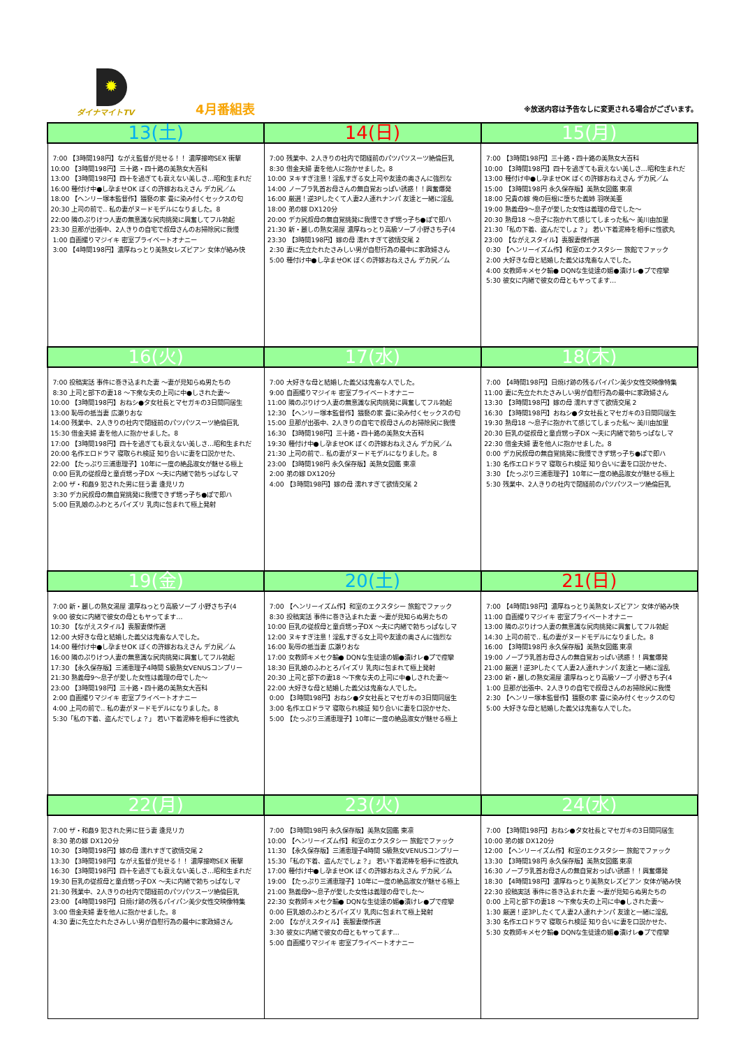✹
ダイナマイトTV
4月番組表
※放送内容は予告なしに変更される場合がございます。
| 13(土) | 14(日) | 15(月) |
| --- | --- | --- |
| 7:00 【3時間198円】ながえ監督が見せる！！ 濃厚接吻SEX 衝撃 10:00 【3時間198円】三十路・四十路の美熟女大百科 13:00 【3時間198円】四十を過ぎても衰えない美しさ…昭和生まれだ 16:00 種付け中●し孕ませOK ぼくの許嫁おねえさん デカ尻／ム 18:00 【ヘンリー塚本監督作】猥褻の家 畳に染み付くセックスの匂 20:30 上司の前で‥ 私の妻がヌードモデルになりました。8 22:00 隣のぷりけつ人妻の無意識な尻肉挑発に興奮してフル勃起 23:30 旦那が出張中、2人きりの自宅で叔母さんのお掃除尻に我慢 1:00 自画撮りマジイキ 密室プライベートオナニー 3:00 【4時間198円】濃厚ねっとり美熟女レズビアン 女体が絡み快 | 7:00 残業中、2人きりの社内で閉経前のパツパツスーツ絶倫巨乳 8:30 借金夫婦 妻を他人に抱かせました。8 10:00 ヌキすぎ注意！淫乱すぎる女上司や友達の奥さんに強烈な 14:00 ノーブラ乳首お母さんの無自覚おっぱい誘惑！！興奮爆発 16:00 厳選！逆3Pしたくて人妻2人連れナンパ 友達と一緒に淫乱 18:00 弟の嫁 DX120分 20:00 デカ尻叔母の無自覚挑発に我慢できず甥っ子ち●ぽで即ハ 21:30 新・麗しの熟女湯屋 濃厚ねっとり高級ソープ 小野さち子(4 23:30 【3時間198円】嫁の母 濡れすぎて欲情交尾 2 2:30 妻に先立たれたさみしい男が自慰行為の最中に家政婦さん 5:00 種付け中●し孕ませOK ぼくの許嫁おねえさん デカ尻／ム | 7:00 【3時間198円】三十路・四十路の美熟女大百科 10:00 【3時間198円】四十を過ぎても衰えない美しさ…昭和生まれだ 13:00 種付け中●し孕ませOK ぼくの許嫁おねえさん デカ尻／ム 15:00 【3時間198円 永久保存版】美熟女図鑑 東凛 18:00 兄貴の嫁 俺の巨根に堕ちた義姉 羽咲美亜 19:00 熟義母9～息子が愛した女性は義理の母でした～ 20:30 熟母18 ～息子に抱かれて感じてしまった私～ 美川由加里 21:30「私の下着、盗んだでしょ？」 若い下着泥棒を相手に性欲丸 23:00 【ながえスタイル】喪服妻傑作選 0:30 【ヘンリーイズム作】和室のエクスタシー 旅館でファック 2:00 大好きな母と結婚した義父は鬼畜な人でした。 4:00 女教師キメセク輪● DQNな生徒達の媚●漬けレ●プで痙攣 5:30 彼女に内緒で彼女の母ともヤってます… |
| 16(火) | 17(水) | 18(木) |
| 7:00 投稿実話 事件に巻き込まれた妻 ～妻が見知らぬ男たちの 8:30 上司と部下の妻18 ～下衆な夫の上司に中●しされた妻～ 10:00 【3時間198円】おねシ●タ女社長とマセガキの3日間同居生 13:00 恥辱の抵当妻 広瀬りおな 14:00 残業中、2人きりの社内で閉経前のパツパツスーツ絶倫巨乳 15:30 借金夫婦 妻を他人に抱かせました。8 17:00 【3時間198円】四十を過ぎても衰えない美しさ…昭和生まれだ 20:00 名作エロドラマ 寝取られ検証 知り合いに妻を口説かせた、 22:00 【たっぷり三浦恵理子】10年に一度の絶品淑女が魅せる極上 0:00 巨乳の従叔母と童貞甥っ子DX ～夫に内緒で勃ちっぱなしマ 2:00 ザ・和姦9 犯された男に狂う妻 逢見リカ 3:30 デカ尻叔母の無自覚挑発に我慢できず甥っ子ち●ぽで即ハ 5:00 巨乳娘のふわとろパイズリ 乳肉に包まれて極上発射 | 7:00 大好きな母と結婚した義父は鬼畜な人でした。 9:00 自画撮りマジイキ 密室プライベートオナニー 11:00 隣のぷりけつ人妻の無意識な尻肉挑発に興奮してフル勃起 12:30 【ヘンリー塚本監督作】猥褻の家 畳に染み付くセックスの匂 15:00 旦那が出張中、2人きりの自宅で叔母さんのお掃除尻に我慢 16:30 【3時間198円】三十路・四十路の美熟女大百科 19:30 種付け中●し孕ませOK ぼくの許嫁おねえさん デカ尻／ム 21:30 上司の前で‥ 私の妻がヌードモデルになりました。8 23:00 【3時間198円 永久保存版】美熟女図鑑 東凛 2:00 弟の嫁 DX120分 4:00 【3時間198円】嫁の母 濡れすぎて欲情交尾 2 | 7:00 【4時間198円】日焼け跡の残るパイパン美少女性交映像特集 11:00 妻に先立たれたさみしい男が自慰行為の最中に家政婦さん 13:30 【3時間198円】嫁の母 濡れすぎて欲情交尾 2 16:30 【3時間198円】おねシ●タ女社長とマセガキの3日間同居生 19:30 熟母18 ～息子に抱かれて感じてしまった私～ 美川由加里 20:30 巨乳の従叔母と童貞甥っ子DX ～夫に内緒で勃ちっぱなしマ 22:30 借金夫婦 妻を他人に抱かせました。8 0:00 デカ尻叔母の無自覚挑発に我慢できず甥っ子ち●ぽで即ハ 1:30 名作エロドラマ 寝取られ検証 知り合いに妻を口説かせた、 3:30 【たっぷり三浦恵理子】10年に一度の絶品淑女が魅せる極上 5:30 残業中、2人きりの社内で閉経前のパツパツスーツ絶倫巨乳 |
| 19(金) | 20(土) | 21(日) |
| 7:00 新・麗しの熟女湯屋 濃厚ねっとり高級ソープ 小野さち子(4 9:00 彼女に内緒で彼女の母ともヤってます… 10:30 【ながえスタイル】喪服妻傑作選 12:00 大好きな母と結婚した義父は鬼畜な人でした。 14:00 種付け中●し孕ませOK ぼくの許嫁おねえさん デカ尻／ム 16:00 隣のぷりけつ人妻の無意識な尻肉挑発に興奮してフル勃起 17:30 【永久保存版】三浦恵理子4時間 S級熟女VENUSコンプリー 21:30 熟義母9～息子が愛した女性は義理の母でした～ 23:00 【3時間198円】三十路・四十路の美熟女大百科 2:00 自画撮りマジイキ 密室プライベートオナニー 4:00 上司の前で‥ 私の妻がヌードモデルになりました。8 5:30「私の下着、盗んだでしょ？」 若い下着泥棒を相手に性欲丸 | 7:00 【ヘンリーイズム作】和室のエクスタシー 旅館でファック 8:30 投稿実話 事件に巻き込まれた妻 ～妻が見知らぬ男たちの 10:00 巨乳の従叔母と童貞甥っ子DX ～夫に内緒で勃ちっぱなしマ 12:00 ヌキすぎ注意！淫乱すぎる女上司や友達の奥さんに強烈な 16:00 恥辱の抵当妻 広瀬りおな 17:00 女教師キメセク輪● DQNな生徒達の媚●漬けレ●プで痙攣 18:30 巨乳娘のふわとろパイズリ 乳肉に包まれて極上発射 20:30 上司と部下の妻18 ～下衆な夫の上司に中●しされた妻～ 22:00 大好きな母と結婚した義父は鬼畜な人でした。 0:00 【3時間198円】おねシ●タ女社長とマセガキの3日間同居生 3:00 名作エロドラマ 寝取られ検証 知り合いに妻を口説かせた、 5:00 【たっぷり三浦恵理子】10年に一度の絶品淑女が魅せる極上 | 7:00 【4時間198円】濃厚ねっとり美熟女レズビアン 女体が絡み快 11:00 自画撮りマジイキ 密室プライベートオナニー 13:00 隣のぷりけつ人妻の無意識な尻肉挑発に興奮してフル勃起 14:30 上司の前で‥ 私の妻がヌードモデルになりました。8 16:00 【3時間198円 永久保存版】美熟女図鑑 東凛 19:00 ノーブラ乳首お母さんの無自覚おっぱい誘惑！！興奮爆発 21:00 厳選！逆3Pしたくて人妻2人連れナンパ 友達と一緒に淫乱 23:00 新・麗しの熟女湯屋 濃厚ねっとり高級ソープ 小野さち子(4 1:00 旦那が出張中、2人きりの自宅で叔母さんのお掃除尻に我慢 2:30 【ヘンリー塚本監督作】猥褻の家 畳に染み付くセックスの匂 5:00 大好きな母と結婚した義父は鬼畜な人でした。 |
| 22(月) | 23(火) | 24(水) |
| 7:00 ザ・和姦9 犯された男に狂う妻 逢見リカ 8:30 弟の嫁 DX120分 10:30 【3時間198円】嫁の母 濡れすぎて欲情交尾 2 13:30 【3時間198円】ながえ監督が見せる！！ 濃厚接吻SEX 衝撃 16:30 【3時間198円】四十を過ぎても衰えない美しさ…昭和生まれだ 19:30 巨乳の従叔母と童貞甥っ子DX ～夫に内緒で勃ちっぱなしマ 21:30 残業中、2人きりの社内で閉経前のパツパツスーツ絶倫巨乳 23:00 【4時間198円】日焼け跡の残るパイパン美少女性交映像特集 3:00 借金夫婦 妻を他人に抱かせました。8 4:30 妻に先立たれたさみしい男が自慰行為の最中に家政婦さん | 7:00 【3時間198円 永久保存版】美熟女図鑑 東凛 10:00 【ヘンリーイズム作】和室のエクスタシー 旅館でファック 11:30 【永久保存版】三浦恵理子4時間 S級熟女VENUSコンプリー 15:30「私の下着、盗んだでしょ？」 若い下着泥棒を相手に性欲丸 17:00 種付け中●し孕ませOK ぼくの許嫁おねえさん デカ尻／ム 19:00 【たっぷり三浦恵理子】10年に一度の絶品淑女が魅せる極上 21:00 熟義母9～息子が愛した女性は義理の母でした～ 22:30 女教師キメセク輪● DQNな生徒達の媚●漬けレ●プで痙攣 0:00 巨乳娘のふわとろパイズリ 乳肉に包まれて極上発射 2:00 【ながえスタイル】喪服妻傑作選 3:30 彼女に内緒で彼女の母ともヤってます… 5:00 自画撮りマジイキ 密室プライベートオナニー | 7:00 【3時間198円】おねシ●タ女社長とマセガキの3日間同居生 10:00 弟の嫁 DX120分 12:00 【ヘンリーイズム作】和室のエクスタシー 旅館でファック 13:30 【3時間198円 永久保存版】美熟女図鑑 東凛 16:30 ノーブラ乳首お母さんの無自覚おっぱい誘惑！！興奮爆発 18:30 【4時間198円】濃厚ねっとり美熟女レズビアン 女体が絡み快 22:30 投稿実話 事件に巻き込まれた妻 ～妻が見知らぬ男たちの 0:00 上司と部下の妻18 ～下衆な夫の上司に中●しされた妻～ 1:30 厳選！逆3Pしたくて人妻2人連れナンパ 友達と一緒に淫乱 3:30 名作エロドラマ 寝取られ検証 知り合いに妻を口説かせた、 5:30 女教師キメセク輪● DQNな生徒達の媚●漬けレ●プで痙攣 |